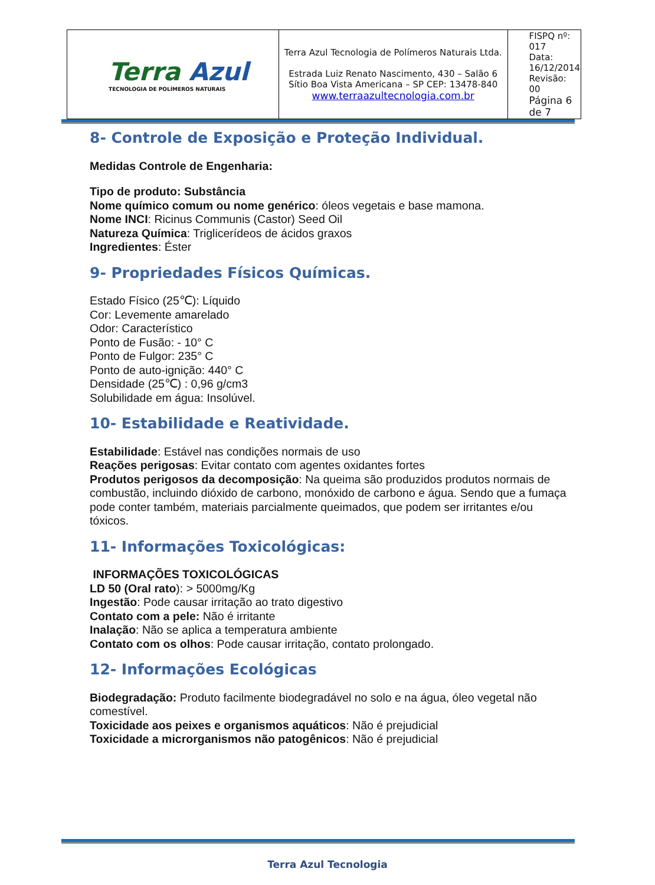| Terra Azul TECNOLOGIA DE POLÍMEROS NATURAIS | Terra Azul Tecnologia de Polímeros Naturais Ltda. Estrada Luiz Renato Nascimento, 430 – Salão 6 Sítio Boa Vista Americana – SP CEP: 13478-840 www.terraazultecnologia.com.br | FISPQ nº: 017 Data: 16/12/2014 Revisão: 00 Página 6 de 7 |
8- Controle de Exposição e Proteção Individual.
Medidas Controle de Engenharia:
Tipo de produto: Substância
Nome químico comum ou nome genérico: óleos vegetais e base mamona.
Nome INCI: Ricinus Communis (Castor) Seed Oil
Natureza Química: Triglicerídeos de ácidos graxos
Ingredientes: Éster
9- Propriedades Físicos Químicas.
Estado Físico (25℃): Líquido
Cor: Levemente amarelado
Odor: Característico
Ponto de Fusão: - 10° C
Ponto de Fulgor: 235° C
Ponto de auto-ignição: 440° C
Densidade (25℃) : 0,96 g/cm3
Solubilidade em água: Insolúvel.
10- Estabilidade e Reatividade.
Estabilidade: Estável nas condições normais de uso
Reações perigosas: Evitar contato com agentes oxidantes fortes
Produtos perigosos da decomposição: Na queima são produzidos produtos normais de combustão, incluindo dióxido de carbono, monóxido de carbono e água. Sendo que a fumaça pode conter também, materiais parcialmente queimados, que podem ser irritantes e/ou tóxicos.
11- Informações Toxicológicas:
INFORMAÇÕES TOXICOLÓGICAS
LD 50 (Oral rato): > 5000mg/Kg
Ingestão: Pode causar irritação ao trato digestivo
Contato com a pele: Não é irritante
Inalação: Não se aplica a temperatura ambiente
Contato com os olhos: Pode causar irritação, contato prolongado.
12- Informações Ecológicas
Biodegradação: Produto facilmente biodegradável no solo e na água, óleo vegetal não comestível.
Toxicidade aos peixes e organismos aquáticos: Não é prejudicial
Toxicidade a microrganismos não patogênicos: Não é prejudicial
Terra Azul Tecnologia